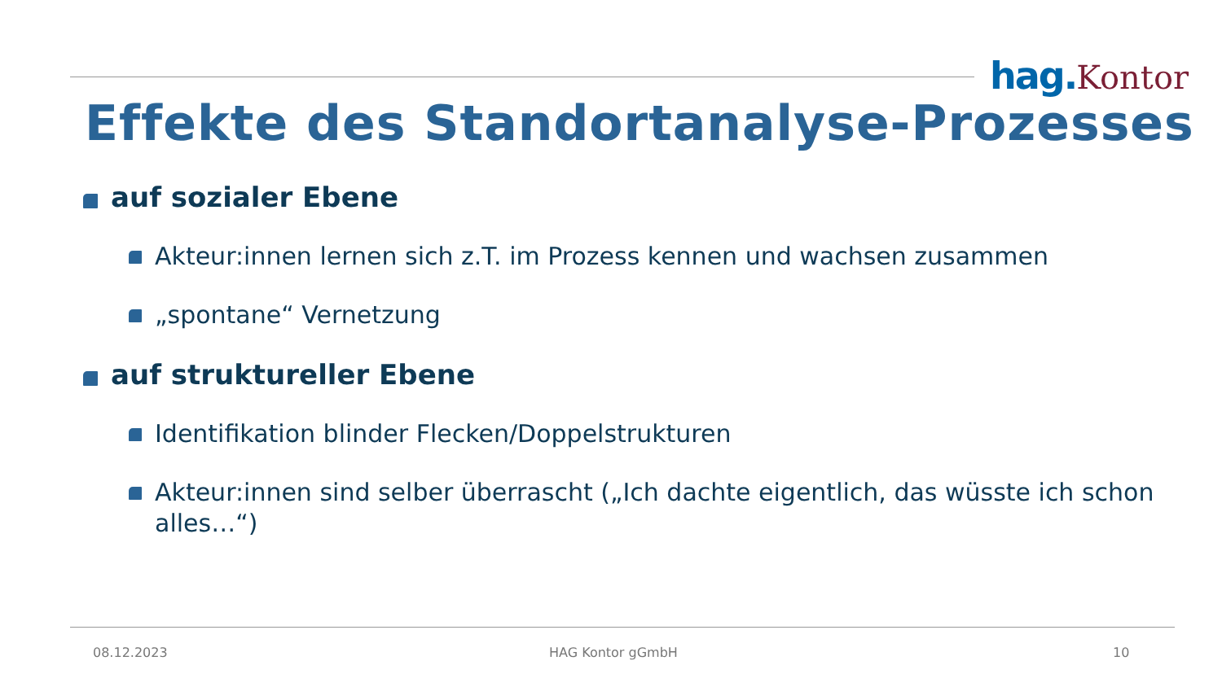hag.Kontor
Effekte des Standortanalyse-Prozesses
auf sozialer Ebene
Akteur:innen lernen sich z.T. im Prozess kennen und wachsen zusammen
„spontane“ Vernetzung
auf struktureller Ebene
Identifikation blinder Flecken/Doppelstrukturen
Akteur:innen sind selber überrascht („Ich dachte eigentlich, das wüsste ich schon alles…“)
08.12.2023 HAG Kontor gGmbH 10